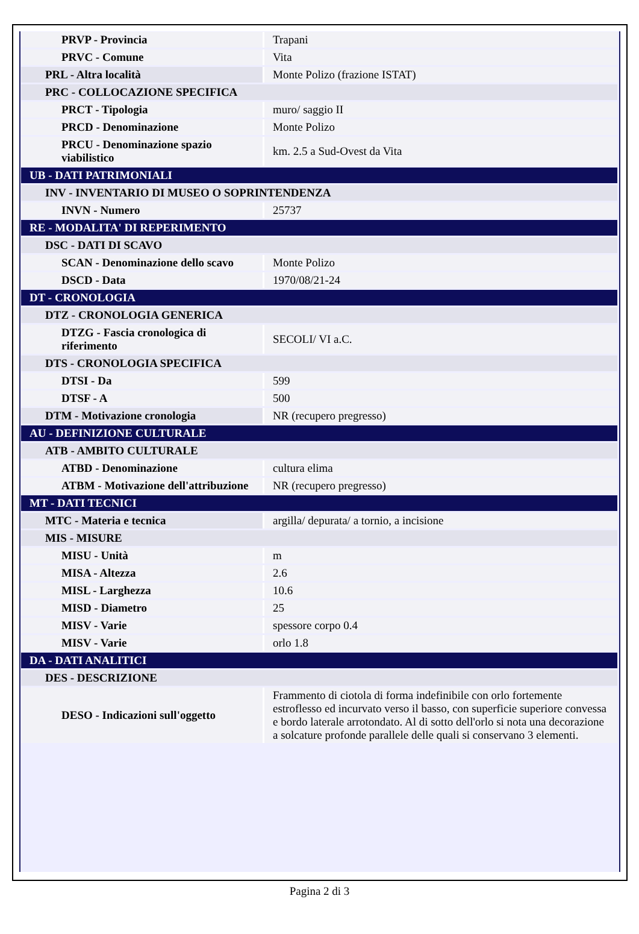| PRVP - Provincia | Trapani |
| PRVC - Comune | Vita |
| PRL - Altra località | Monte Polizo (frazione ISTAT) |
| PRC - COLLOCAZIONE SPECIFICA | |
| PRCT - Tipologia | muro/ saggio II |
| PRCD - Denominazione | Monte Polizo |
| PRCU - Denominazione spazio viabilistico | km. 2.5 a Sud-Ovest da Vita |
| UB - DATI PATRIMONIALI | |
| INV - INVENTARIO DI MUSEO O SOPRINTENDENZA | |
| INVN - Numero | 25737 |
| RE - MODALITA' DI REPERIMENTO | |
| DSC - DATI DI SCAVO | |
| SCAN - Denominazione dello scavo | Monte Polizo |
| DSCD - Data | 1970/08/21-24 |
| DT - CRONOLOGIA | |
| DTZ - CRONOLOGIA GENERICA | |
| DTZG - Fascia cronologica di riferimento | SECOLI/ VI a.C. |
| DTS - CRONOLOGIA SPECIFICA | |
| DTSI - Da | 599 |
| DTSF - A | 500 |
| DTM - Motivazione cronologia | NR (recupero pregresso) |
| AU - DEFINIZIONE CULTURALE | |
| ATB - AMBITO CULTURALE | |
| ATBD - Denominazione | cultura elima |
| ATBM - Motivazione dell'attribuzione | NR (recupero pregresso) |
| MT - DATI TECNICI | |
| MTC - Materia e tecnica | argilla/ depurata/ a tornio, a incisione |
| MIS - MISURE | |
| MISU - Unità | m |
| MISA - Altezza | 2.6 |
| MISL - Larghezza | 10.6 |
| MISD - Diametro | 25 |
| MISV - Varie | spessore corpo 0.4 |
| MISV - Varie | orlo 1.8 |
| DA - DATI ANALITICI | |
| DES - DESCRIZIONE | |
| DESO - Indicazioni sull'oggetto | Frammento di ciotola di forma indefinibile con orlo fortemente estroflesso ed incurvato verso il basso, con superficie superiore convessa e bordo laterale arrotondato. Al di sotto dell'orlo si nota una decorazione a solcature profonde parallele delle quali si conservano 3 elementi. |
Pagina 2 di 3